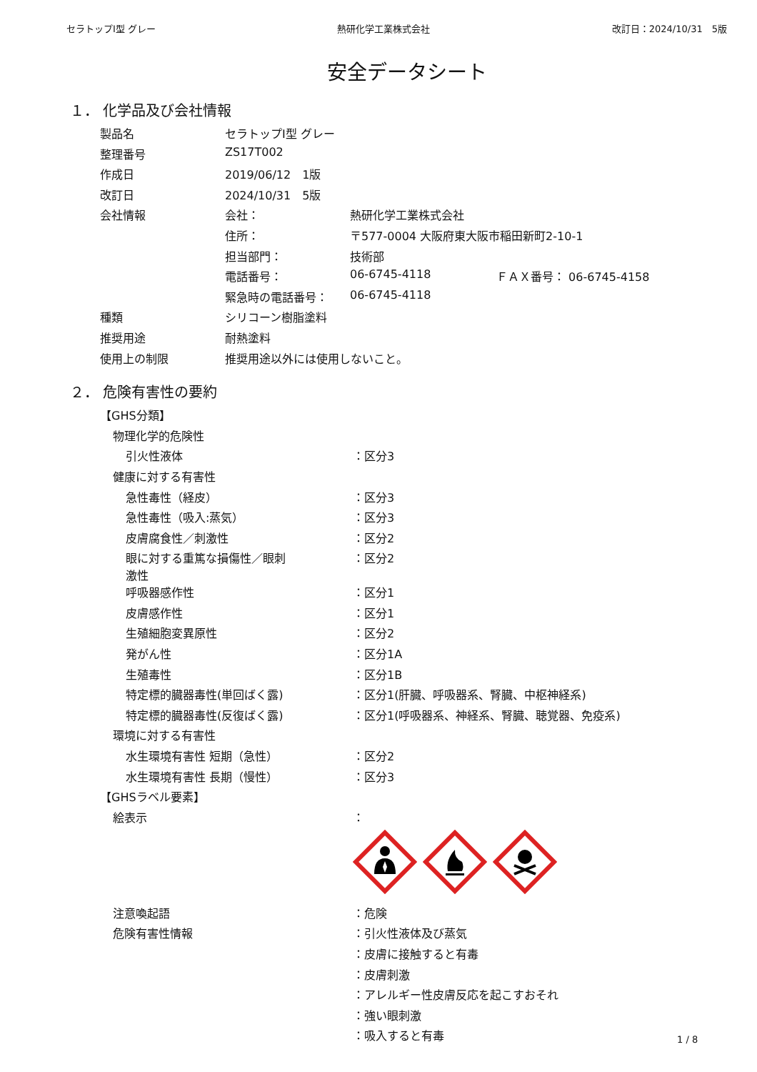セラトップⅠ型 グレー 熱研化学工業株式会社 改訂日：2024/10/31　5版
安全データシート
１． 化学品及び会社情報
| 製品名 | セラトップⅠ型 グレー | | |
| 整理番号 | ZS17T002 | | |
| 作成日 | 2019/06/12 1版 | | |
| 改訂日 | 2024/10/31 5版 | | |
| 会社情報 | 会社： | 熱研化学工業株式会社 | |
| | 住所： | 〒577-0004 大阪府東大阪市稲田新町2-10-1 | |
| | 担当部門： | 技術部 | |
| | 電話番号： | 06-6745-4118 | ＦＡＸ番号： 06-6745-4158 |
| | 緊急時の電話番号： | 06-6745-4118 | |
| 種類 | シリコーン樹脂塗料 | | |
| 推奨用途 | 耐熱塗料 | | |
| 使用上の制限 | 推奨用途以外には使用しないこと。 | | |
２． 危険有害性の要約
| 【GHS分類】 | |
| 物理化学的危険性 | |
| 引火性液体 | ：区分3 |
| 健康に対する有害性 | |
| 急性毒性（経皮） | ：区分3 |
| 急性毒性（吸入:蒸気） | ：区分3 |
| 皮膚腐食性／刺激性 | ：区分2 |
| 眼に対する重篤な損傷性／眼刺 激性 | ：区分2 |
| 呼吸器感作性 | ：区分1 |
| 皮膚感作性 | ：区分1 |
| 生殖細胞変異原性 | ：区分2 |
| 発がん性 | ：区分1A |
| 生殖毒性 | ：区分1B |
| 特定標的臓器毒性(単回ばく露) | ：区分1(肝臓、呼吸器系、腎臓、中枢神経系) |
| 特定標的臓器毒性(反復ばく露) | ：区分1(呼吸器系、神経系、腎臓、聴覚器、免疫系) |
| 環境に対する有害性 | |
| 水生環境有害性 短期（急性） | ：区分2 |
| 水生環境有害性 長期（慢性） | ：区分3 |
| 【GHSラベル要素】 | |
| 絵表示 | ： |
| 注意喚起語 | ：危険 |
| 危険有害性情報 | ：引火性液体及び蒸気 |
| | ：皮膚に接触すると有毒 |
| | ：皮膚刺激 |
| | ：アレルギー性皮膚反応を起こすおそれ |
| | ：強い眼刺激 |
| | ：吸入すると有毒 |
1 / 8